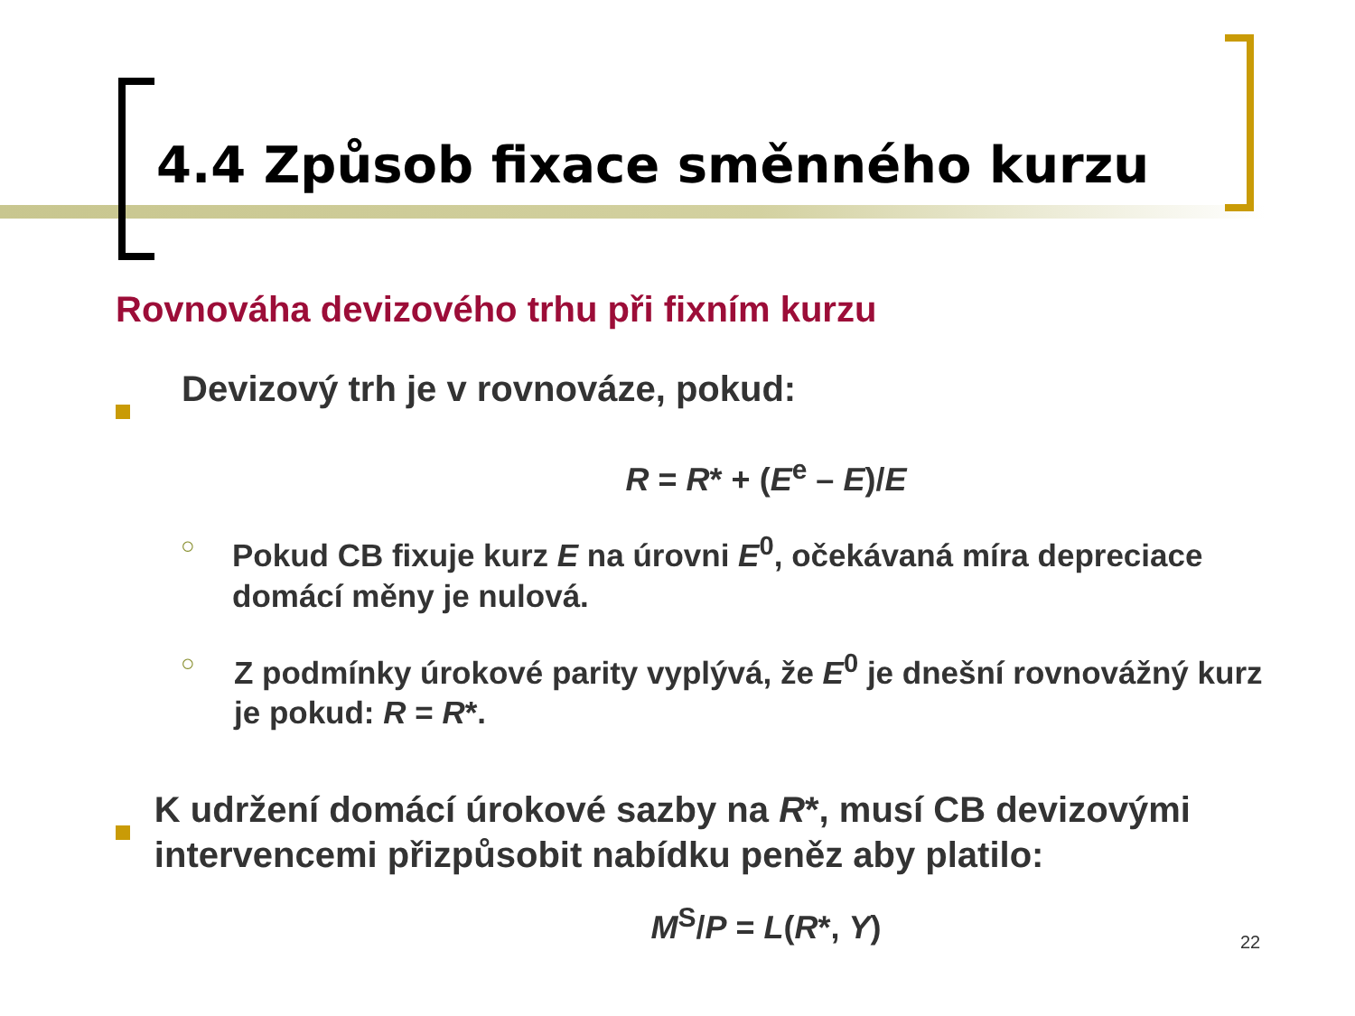4.4 Způsob fixace směnného kurzu
Rovnováha devizového trhu při fixním kurzu
Devizový trh je v rovnováze, pokud:
R = R* + (E<sup>e</sup> – E)/E
○
Pokud CB fixuje kurz E na úrovni E<sup>0</sup>, očekávaná míra depreciace domácí měny je nulová.
○
Z podmínky úrokové parity vyplývá, že E<sup>0</sup> je dnešní rovnovážný kurz je pokud: R = R*.
K udržení domácí úrokové sazby na R*, musí CB devizovými intervencemi přizpůsobit nabídku peněz aby platilo:
M<sup>S</sup>/P = L(R*, Y)
22